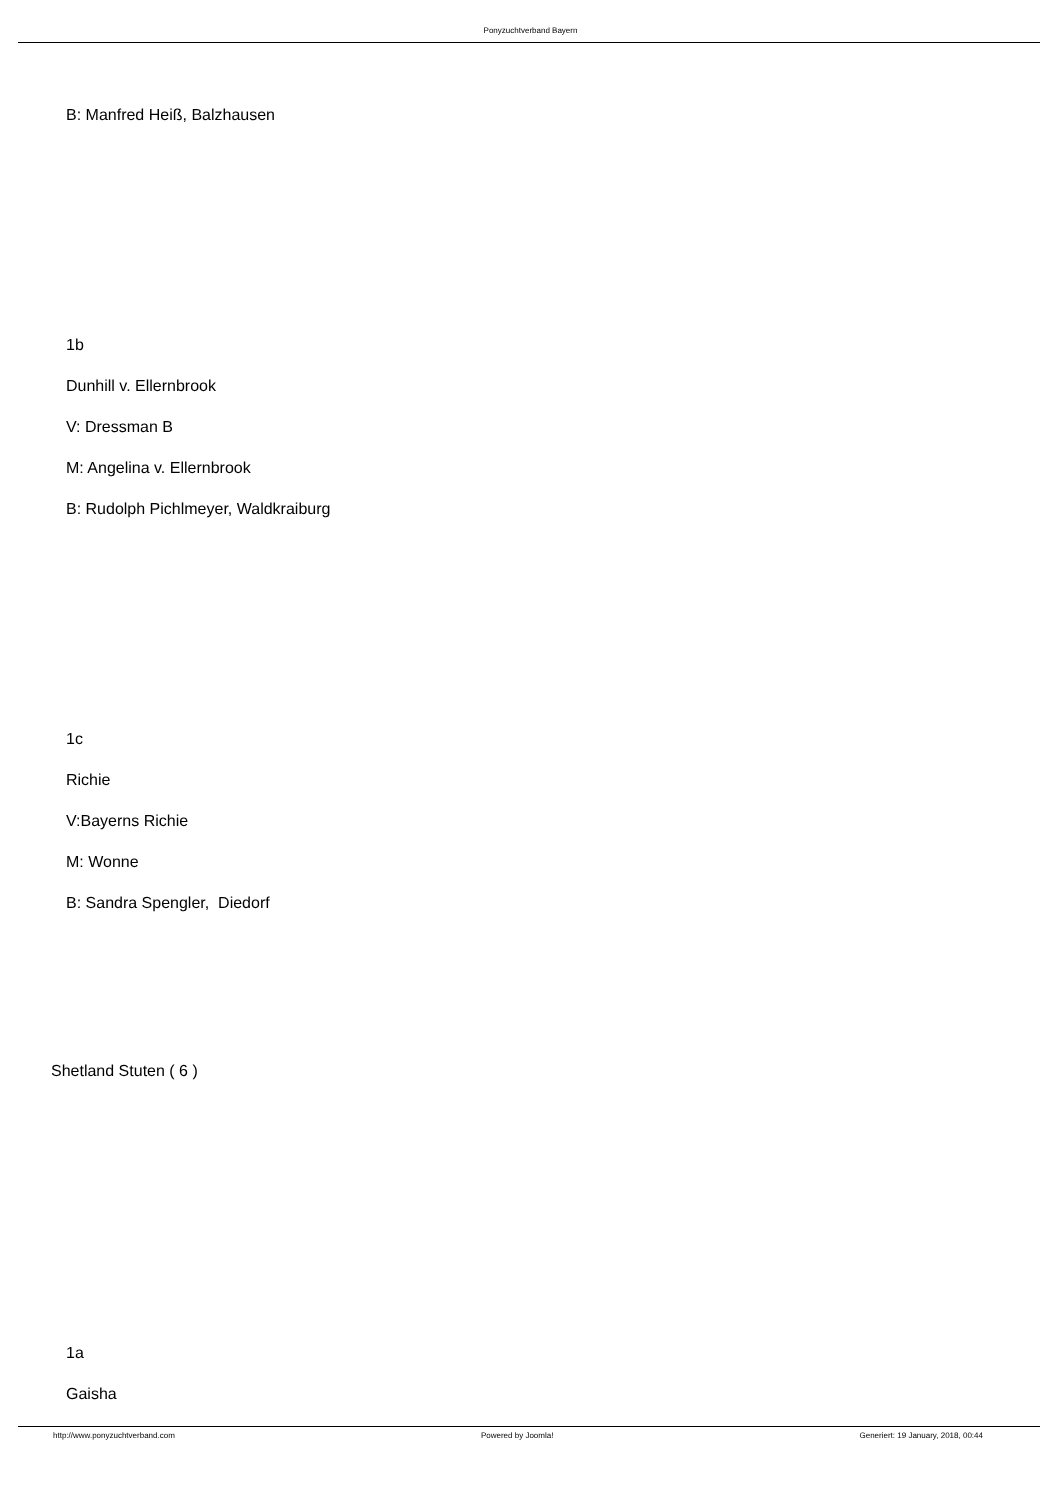Ponyzuchtverband Bayern
B: Manfred Heiß, Balzhausen
1b
Dunhill v. Ellernbrook
V: Dressman B
M: Angelina v. Ellernbrook
B: Rudolph Pichlmeyer, Waldkraiburg
1c
Richie
V:Bayerns Richie
M: Wonne
B: Sandra Spengler, Diedorf
Shetland Stuten ( 6 )
1a
Gaisha
http://www.ponyzuchtverband.com Powered by Joomla! Generiert: 19 January, 2018, 00:44